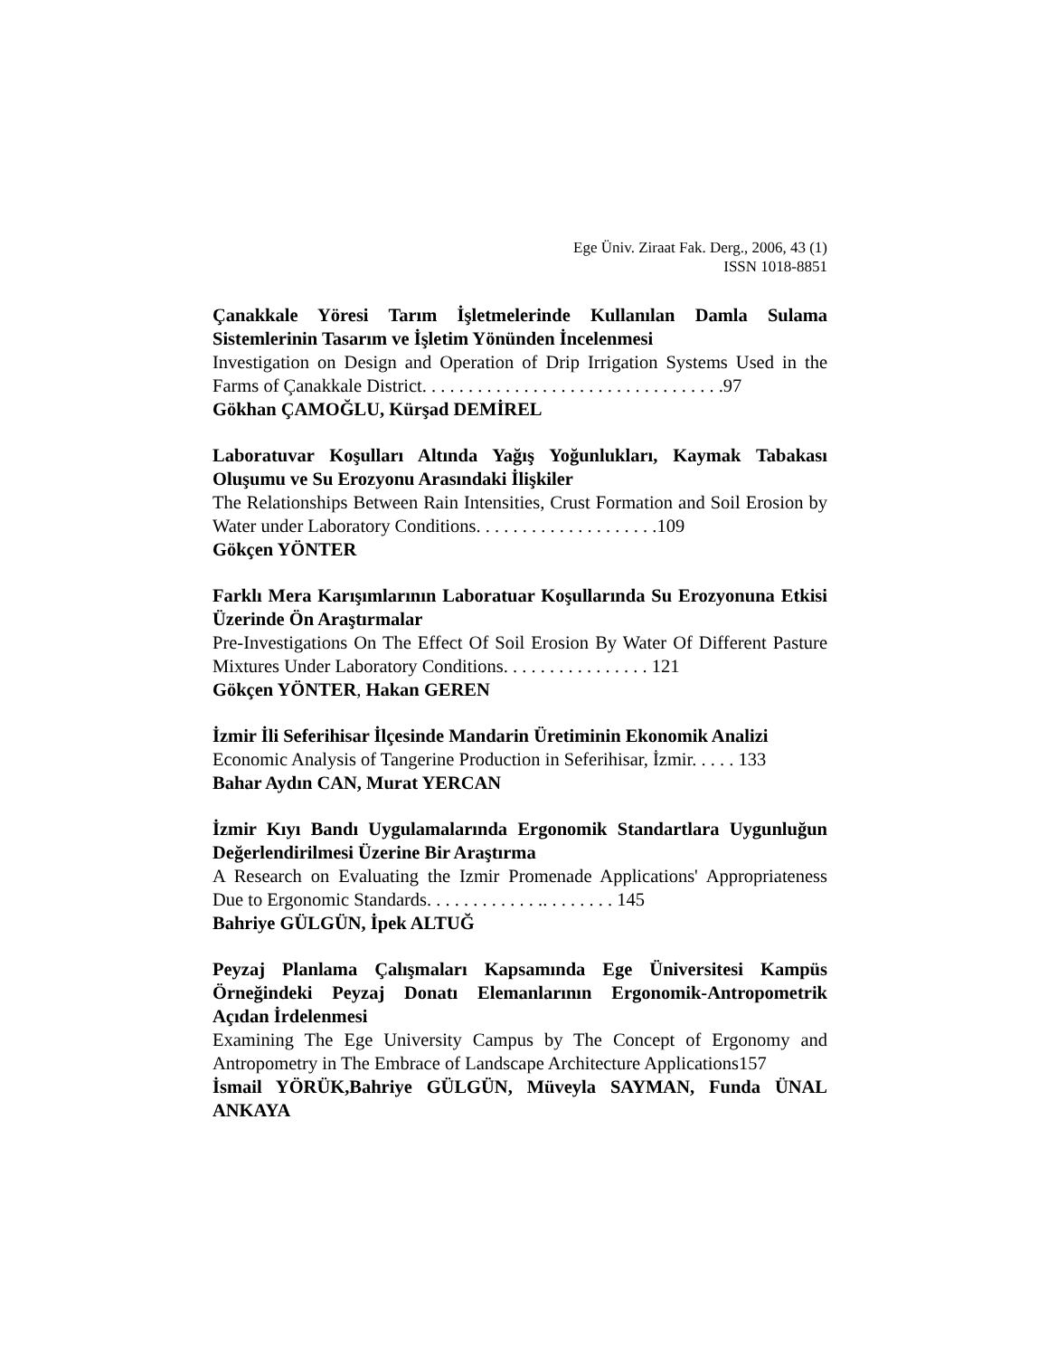Ege Üniv. Ziraat Fak. Derg., 2006, 43 (1)
ISSN 1018-8851
Çanakkale Yöresi Tarım İşletmelerinde Kullanılan Damla Sulama Sistemlerinin Tasarım ve İşletim Yönünden İncelenmesi
Investigation on Design and Operation of Drip Irrigation Systems Used in the Farms of Çanakkale District. . . . . . . . . . . . . . . . . . . . . . . . . . . . . . . . .97
Gökhan ÇAMOĞLU, Kürşad DEMİREL
Laboratuvar Koşulları Altında Yağış Yoğunlukları, Kaymak Tabakası Oluşumu ve Su Erozyonu Arasındaki İlişkiler
The Relationships Between Rain Intensities, Crust Formation and Soil Erosion by Water under Laboratory Conditions. . . . . . . . . . . . . . . . . . . .109
Gökçen YÖNTER
Farklı Mera Karışımlarının Laboratuar Koşullarında Su Erozyonuna Etkisi Üzerinde Ön Araştırmalar
Pre-Investigations On The Effect Of Soil Erosion By Water Of Different Pasture Mixtures Under Laboratory Conditions. . . . . . . . . . . . . . . . 121
Gökçen YÖNTER, Hakan GEREN
İzmir İli Seferihisar İlçesinde Mandarin Üretiminin Ekonomik Analizi
Economic Analysis of Tangerine Production in Seferihisar, İzmir. . . . . 133
Bahar Aydın CAN, Murat YERCAN
İzmir Kıyı Bandı Uygulamalarında Ergonomik Standartlara Uygunluğun Değerlendirilmesi Üzerine Bir Araştırma
A Research on Evaluating the Izmir Promenade Applications' Appropriateness Due to Ergonomic Standards. . . . . . . . . . . . .. . . . . . . . 145
Bahriye GÜLGÜN, İpek ALTUĞ
Peyzaj Planlama Çalışmaları Kapsamında Ege Üniversitesi Kampüs Örneğindeki Peyzaj Donatı Elemanlarının Ergonomik-Antropometrik Açıdan İrdelenmesi
Examining The Ege University Campus by The Concept of Ergonomy and Antropometry in The Embrace of Landscape Architecture Applications157
İsmail YÖRÜK,Bahriye GÜLGÜN, Müveyla SAYMAN, Funda ÜNAL ANKAYA